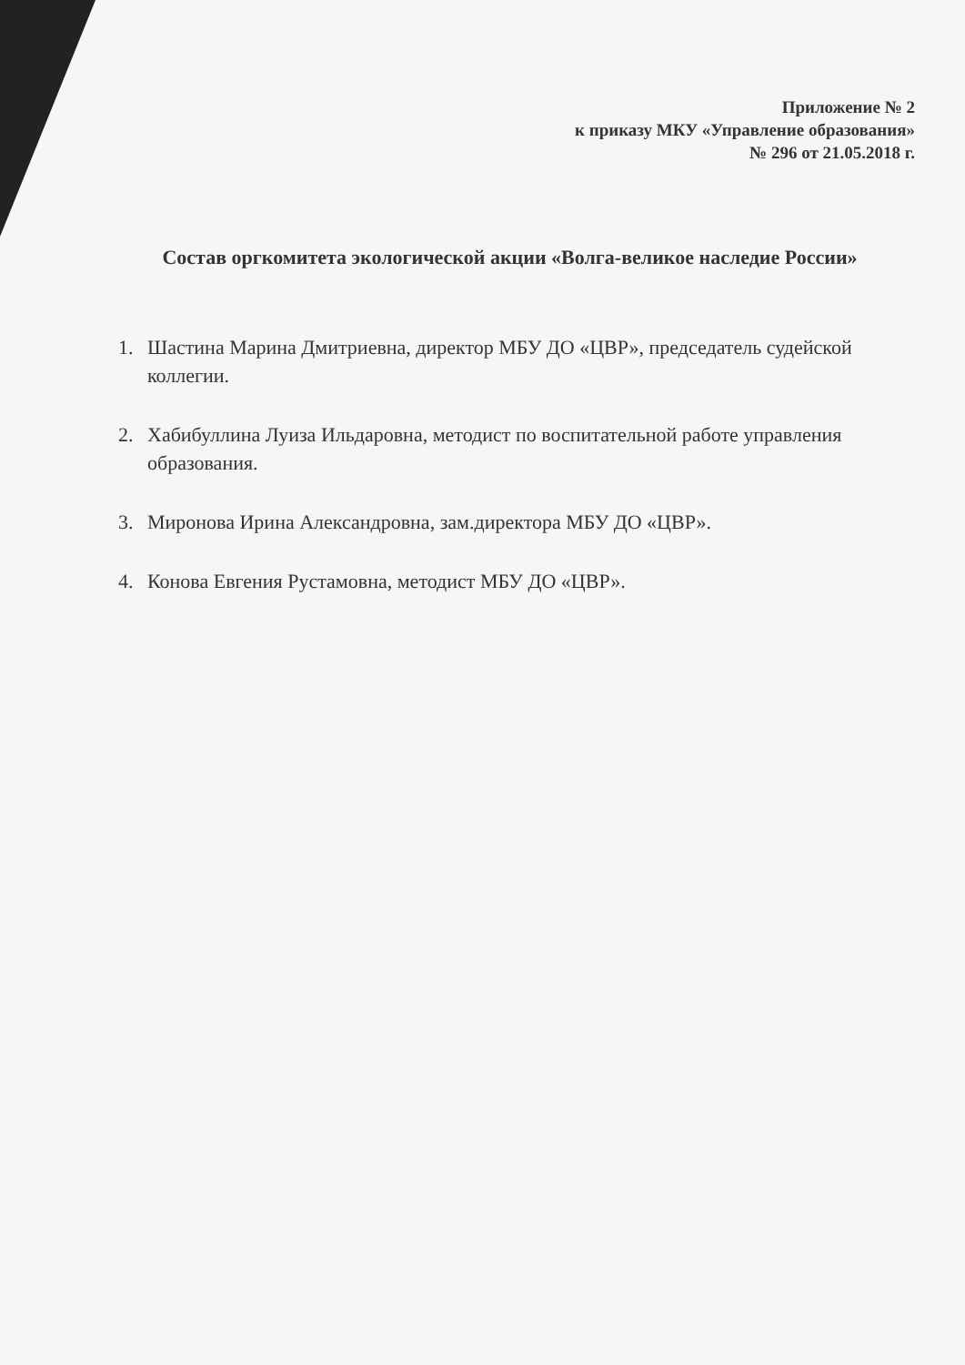Приложение № 2
к приказу МКУ «Управление образования»
№ 296 от 21.05.2018 г.
Состав оргкомитета экологической акции «Волга-великое наследие России»
1. Шастина Марина Дмитриевна, директор МБУ ДО «ЦВР», председатель судейской коллегии.
2. Хабибуллина Луиза Ильдаровна, методист по воспитательной работе управления образования.
3. Миронова Ирина Александровна, зам.директора МБУ ДО «ЦВР».
4. Конова Евгения Рустамовна, методист МБУ ДО «ЦВР».